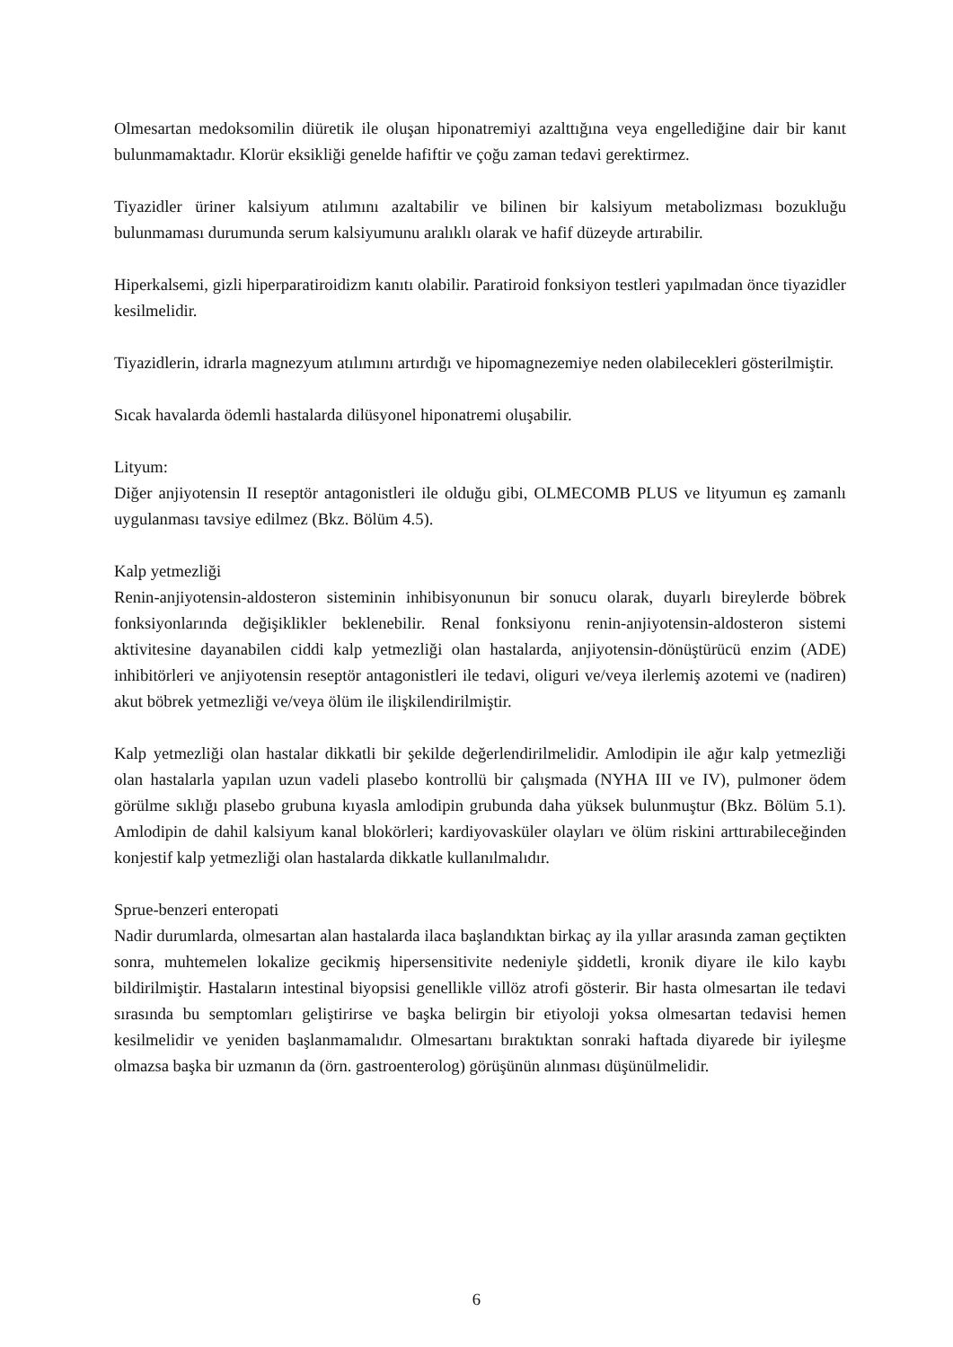Olmesartan medoksomilin diüretik ile oluşan hiponatremiyi azalttığına veya engellediğine dair bir kanıt bulunmamaktadır. Klorür eksikliği genelde hafiftir ve çoğu zaman tedavi gerektirmez.
Tiyazidler üriner kalsiyum atılımını azaltabilir ve bilinen bir kalsiyum metabolizması bozukluğu bulunmaması durumunda serum kalsiyumunu aralıklı olarak ve hafif düzeyde artırabilir.
Hiperkalsemi, gizli hiperparatiroidizm kanıtı olabilir. Paratiroid fonksiyon testleri yapılmadan önce tiyazidler kesilmelidir.
Tiyazidlerin, idrarla magnezyum atılımını artırdığı ve hipomagnezemiye neden olabilecekleri gösterilmiştir.
Sıcak havalarda ödemli hastalarda dilüsyonel hiponatremi oluşabilir.
Lityum:
Diğer anjiyotensin II reseptör antagonistleri ile olduğu gibi, OLMECOMB PLUS ve lityumun eş zamanlı uygulanması tavsiye edilmez (Bkz. Bölüm 4.5).
Kalp yetmezliği
Renin-anjiyotensin-aldosteron sisteminin inhibisyonunun bir sonucu olarak, duyarlı bireylerde böbrek fonksiyonlarında değişiklikler beklenebilir. Renal fonksiyonu renin-anjiyotensin-aldosteron sistemi aktivitesine dayanabilen ciddi kalp yetmezliği olan hastalarda, anjiyotensin-dönüştürücü enzim (ADE) inhibitörleri ve anjiyotensin reseptör antagonistleri ile tedavi, oliguri ve/veya ilerlemiş azotemi ve (nadiren) akut böbrek yetmezliği ve/veya ölüm ile ilişkilendirilmiştir.
Kalp yetmezliği olan hastalar dikkatli bir şekilde değerlendirilmelidir. Amlodipin ile ağır kalp yetmezliği olan hastalarla yapılan uzun vadeli plasebo kontrollü bir çalışmada (NYHA III ve IV), pulmoner ödem görülme sıklığı plasebo grubuna kıyasla amlodipin grubunda daha yüksek bulunmuştur (Bkz. Bölüm 5.1). Amlodipin de dahil kalsiyum kanal blokörleri; kardiyovasküler olayları ve ölüm riskini arttırabileceğinden konjestif kalp yetmezliği olan hastalarda dikkatle kullanılmalıdır.
Sprue-benzeri enteropati
Nadir durumlarda, olmesartan alan hastalarda ilaca başlandıktan birkaç ay ila yıllar arasında zaman geçtikten sonra, muhtemelen lokalize gecikmiş hipersensitivite nedeniyle şiddetli, kronik diyare ile kilo kaybı bildirilmiştir. Hastaların intestinal biyopsisi genellikle villöz atrofi gösterir. Bir hasta olmesartan ile tedavi sırasında bu semptomları geliştirirse ve başka belirgin bir etiyoloji yoksa olmesartan tedavisi hemen kesilmelidir ve yeniden başlanmamalıdır. Olmesartanı bıraktıktan sonraki haftada diyarede bir iyileşme olmazsa başka bir uzmanın da (örn. gastroenterolog) görüşünün alınması düşünülmelidir.
6